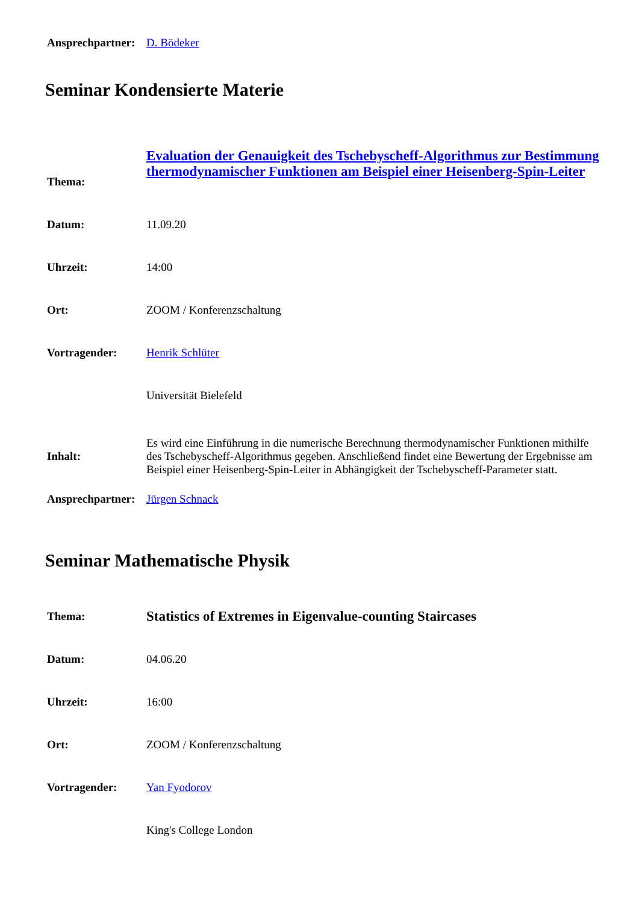| Ansprechpartner: | D. Bödeker |
Seminar Kondensierte Materie
| Thema: | Evaluation der Genauigkeit des Tschebyscheff-Algorithmus zur Bestimmung thermodynamischer Funktionen am Beispiel einer Heisenberg-Spin-Leiter |
| Datum: | 11.09.20 |
| Uhrzeit: | 14:00 |
| Ort: | ZOOM / Konferenzschaltung |
| Vortragender: | Henrik Schlüter |
| | Universität Bielefeld |
| Inhalt: | Es wird eine Einführung in die numerische Berechnung thermodynamischer Funktionen mithilfe des Tschebyscheff-Algorithmus gegeben. Anschließend findet eine Bewertung der Ergebnisse am Beispiel einer Heisenberg-Spin-Leiter in Abhängigkeit der Tschebyscheff-Parameter statt. |
| Ansprechpartner: | Jürgen Schnack |
Seminar Mathematische Physik
| Thema: | Statistics of Extremes in Eigenvalue-counting Staircases |
| Datum: | 04.06.20 |
| Uhrzeit: | 16:00 |
| Ort: | ZOOM / Konferenzschaltung |
| Vortragender: | Yan Fyodorov |
| | King's College London |